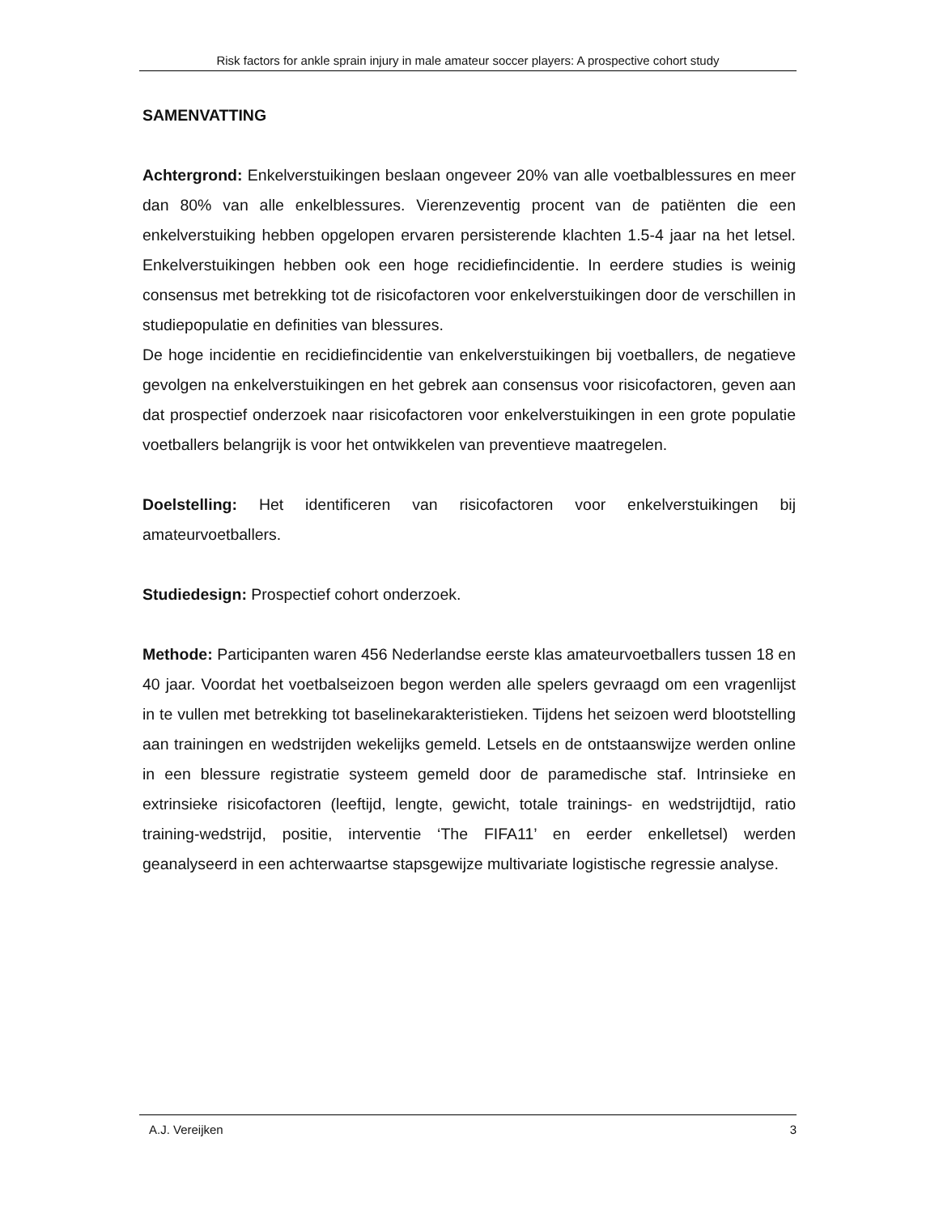Risk factors for ankle sprain injury in male amateur soccer players: A prospective cohort study
SAMENVATTING
Achtergrond: Enkelverstuikingen beslaan ongeveer 20% van alle voetbalblessures en meer dan 80% van alle enkelblessures. Vierenzeventig procent van de patiënten die een enkelverstuiking hebben opgelopen ervaren persisterende klachten 1.5-4 jaar na het letsel. Enkelverstuikingen hebben ook een hoge recidiefincidentie. In eerdere studies is weinig consensus met betrekking tot de risicofactoren voor enkelverstuikingen door de verschillen in studiepopulatie en definities van blessures.
De hoge incidentie en recidiefincidentie van enkelverstuikingen bij voetballers, de negatieve gevolgen na enkelverstuikingen en het gebrek aan consensus voor risicofactoren, geven aan dat prospectief onderzoek naar risicofactoren voor enkelverstuikingen in een grote populatie voetballers belangrijk is voor het ontwikkelen van preventieve maatregelen.
Doelstelling: Het identificeren van risicofactoren voor enkelverstuikingen bij amateurvoetballers.
Studiedesign: Prospectief cohort onderzoek.
Methode: Participanten waren 456 Nederlandse eerste klas amateurvoetballers tussen 18 en 40 jaar. Voordat het voetbalseizoen begon werden alle spelers gevraagd om een vragenlijst in te vullen met betrekking tot baselinekarakteristieken. Tijdens het seizoen werd blootstelling aan trainingen en wedstrijden wekelijks gemeld. Letsels en de ontstaanswijze werden online in een blessure registratie systeem gemeld door de paramedische staf. Intrinsieke en extrinsieke risicofactoren (leeftijd, lengte, gewicht, totale trainings- en wedstrijdtijd, ratio training-wedstrijd, positie, interventie ‘The FIFA11’ en eerder enkelletsel) werden geanalyseerd in een achterwaartse stapsgewijze multivariate logistische regressie analyse.
A.J. Vereijken 3